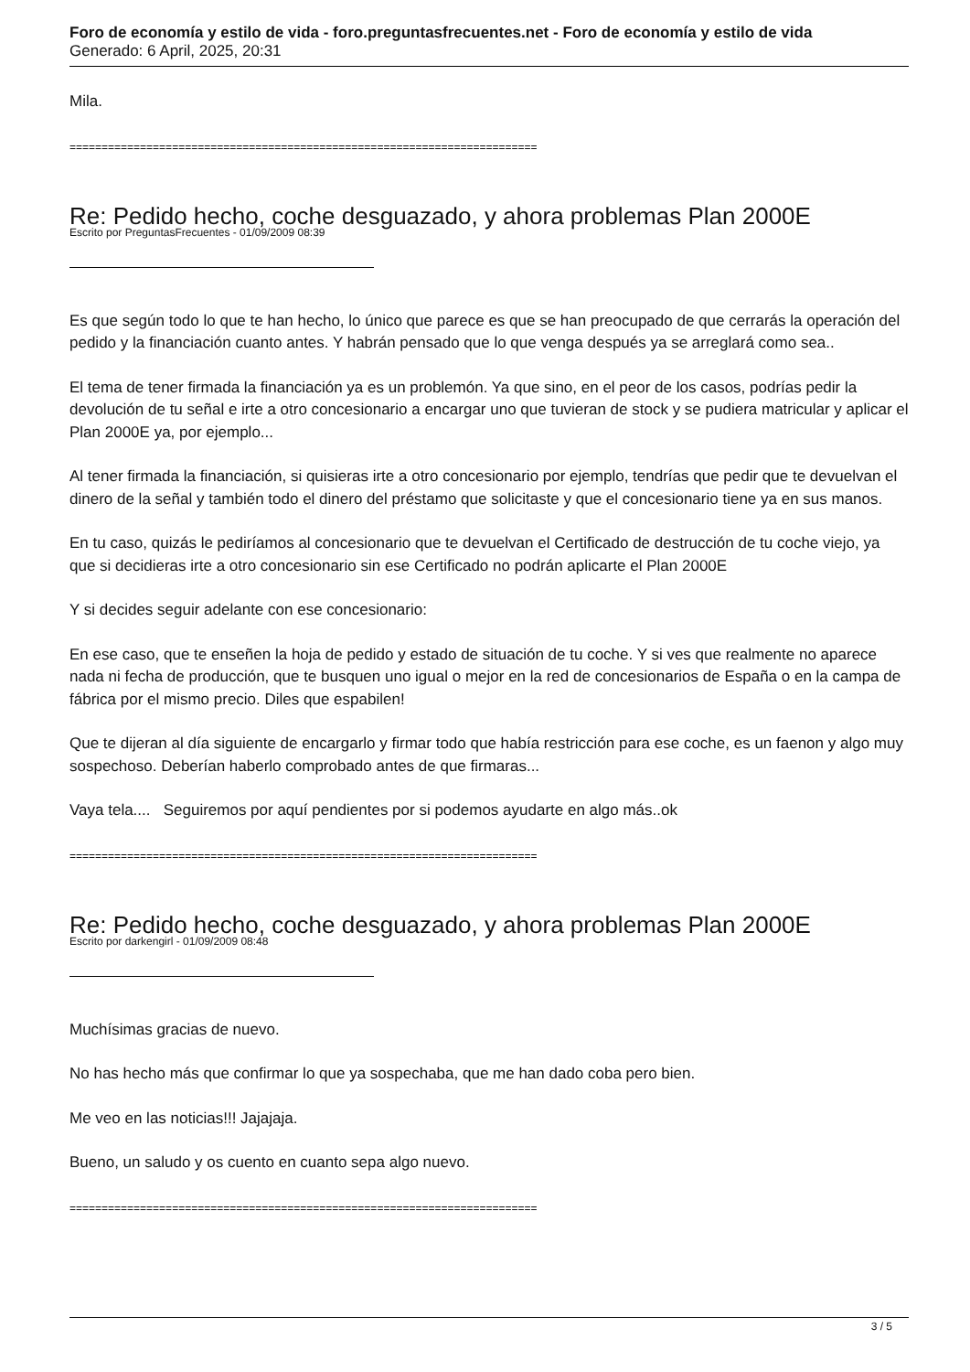Foro de economía y estilo de vida - foro.preguntasfrecuentes.net - Foro de economía y estilo de vida
Generado: 6 April, 2025, 20:31
Mila.
=========================================================================
Re: Pedido hecho, coche desguazado, y ahora problemas Plan 2000E
Escrito por PreguntasFrecuentes - 01/09/2009 08:39
Es que según todo lo que te han hecho, lo único que parece es que se han preocupado de que cerrarás la operación del pedido y la financiación cuanto antes. Y habrán pensado que lo que venga después ya se arreglará como sea..
El tema de tener firmada la financiación ya es un problemón. Ya que sino, en el peor de los casos, podrías pedir la devolución de tu señal e irte a otro concesionario a encargar uno que tuvieran de stock y se pudiera matricular y aplicar el Plan 2000E ya, por ejemplo...
Al tener firmada la financiación, si quisieras irte a otro concesionario por ejemplo, tendrías que pedir que te devuelvan el dinero de la señal y también todo el dinero del préstamo que solicitaste y que el concesionario tiene ya en sus manos.
En tu caso, quizás le pediríamos al concesionario que te devuelvan el Certificado de destrucción de tu coche viejo, ya que si decidieras irte a otro concesionario sin ese Certificado no podrán aplicarte el Plan 2000E
Y si decides seguir adelante con ese concesionario:
En ese caso, que te enseñen la hoja de pedido y estado de situación de tu coche. Y si ves que realmente no aparece nada ni fecha de producción, que te busquen uno igual o mejor en la red de concesionarios de España o en la campa de fábrica por el mismo precio. Diles que espabilen!
Que te dijeran al día siguiente de encargarlo y firmar todo que había restricción para ese coche, es un faenon y algo muy sospechoso. Deberían haberlo comprobado antes de que firmaras...
Vaya tela.... Seguiremos por aquí pendientes por si podemos ayudarte en algo más..ok
=========================================================================
Re: Pedido hecho, coche desguazado, y ahora problemas Plan 2000E
Escrito por darkengirl - 01/09/2009 08:48
Muchísimas gracias de nuevo.
No has hecho más que confirmar lo que ya sospechaba, que me han dado coba pero bien.
Me veo en las noticias!!! Jajajaja.
Bueno, un saludo y os cuento en cuanto sepa algo nuevo.
=========================================================================
3 / 5